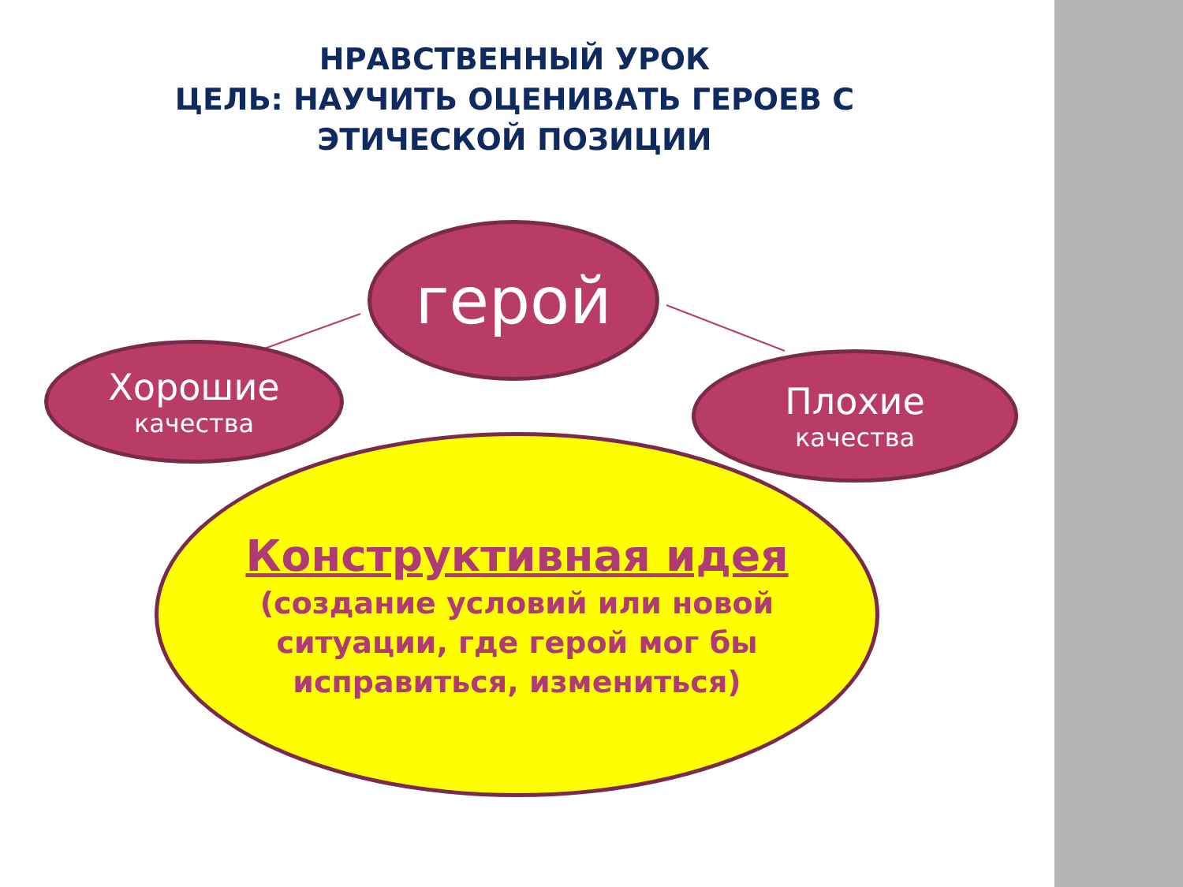НРАВСТВЕННЫЙ УРОК
ЦЕЛЬ: НАУЧИТЬ ОЦЕНИВАТЬ ГЕРОЕВ С ЭТИЧЕСКОЙ ПОЗИЦИИ
герой
Хорошие
качества
Плохие
качества
Конструктивная идея
(создание условий или новой
ситуации, где герой мог бы
исправиться, измениться)